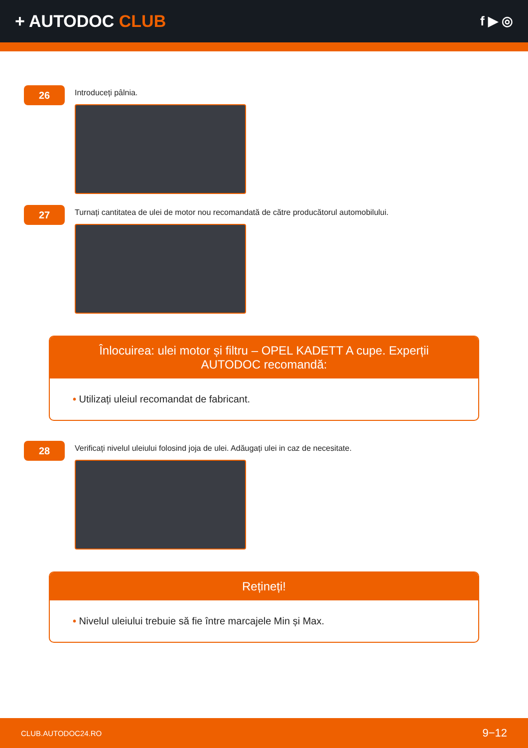+ AUTODOC CLUB
f ▶ ◎
26
Introduceți pâlnia.
27
Turnați cantitatea de ulei de motor nou recomandată de către producătorul automobilului.
Înlocuirea: ulei motor și filtru – OPEL KADETT A cupe. Experții AUTODOC recomandă:
• Utilizați uleiul recomandat de fabricant.
28
Verificați nivelul uleiului folosind joja de ulei. Adăugați ulei in caz de necesitate.
Rețineți!
• Nivelul uleiului trebuie să fie între marcajele Min și Max.
CLUB.AUTODOC24.RO 9−12